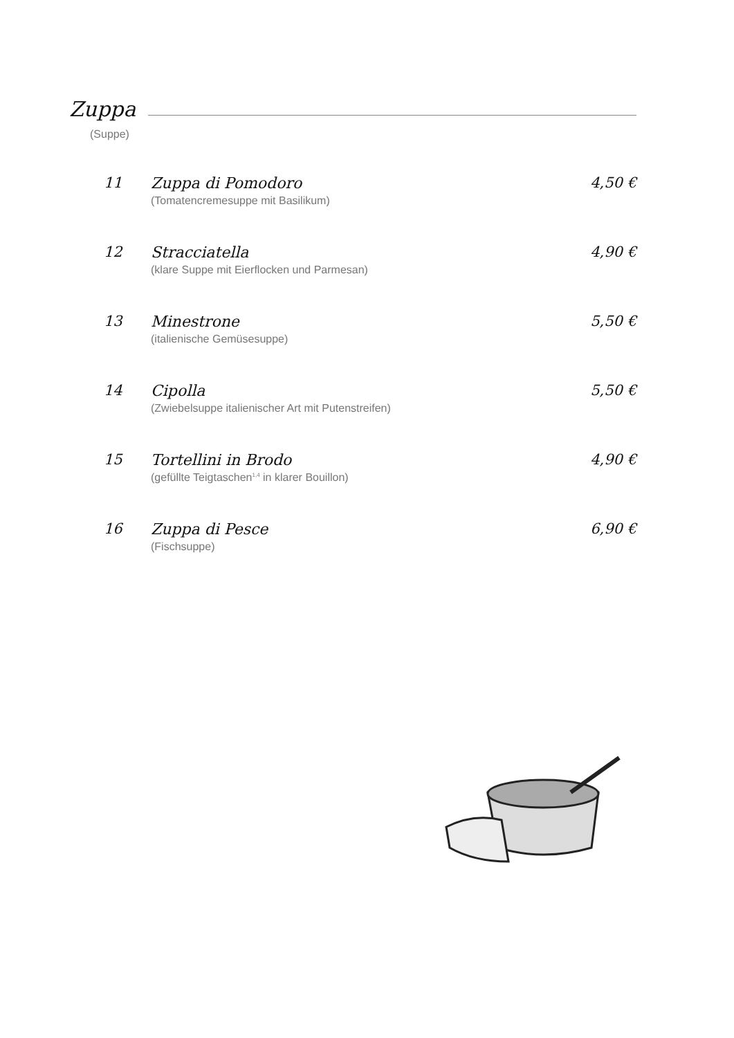Zuppa
(Suppe)
11 Zuppa di Pomodoro
(Tomatencremesuppe mit Basilikum)
4,50 €
12 Stracciatella
(klare Suppe mit Eierflocken und Parmesan)
4,90 €
13 Minestrone
(italienische Gemüsesuppe)
5,50 €
14 Cipolla
(Zwiebelsuppe italienischer Art mit Putenstreifen)
5,50 €
15 Tortellini in Brodo
(gefüllte Teigtaschen<sup>1,4</sup> in klarer Bouillon)
4,90 €
16 Zuppa di Pesce
(Fischsuppe)
6,90 €